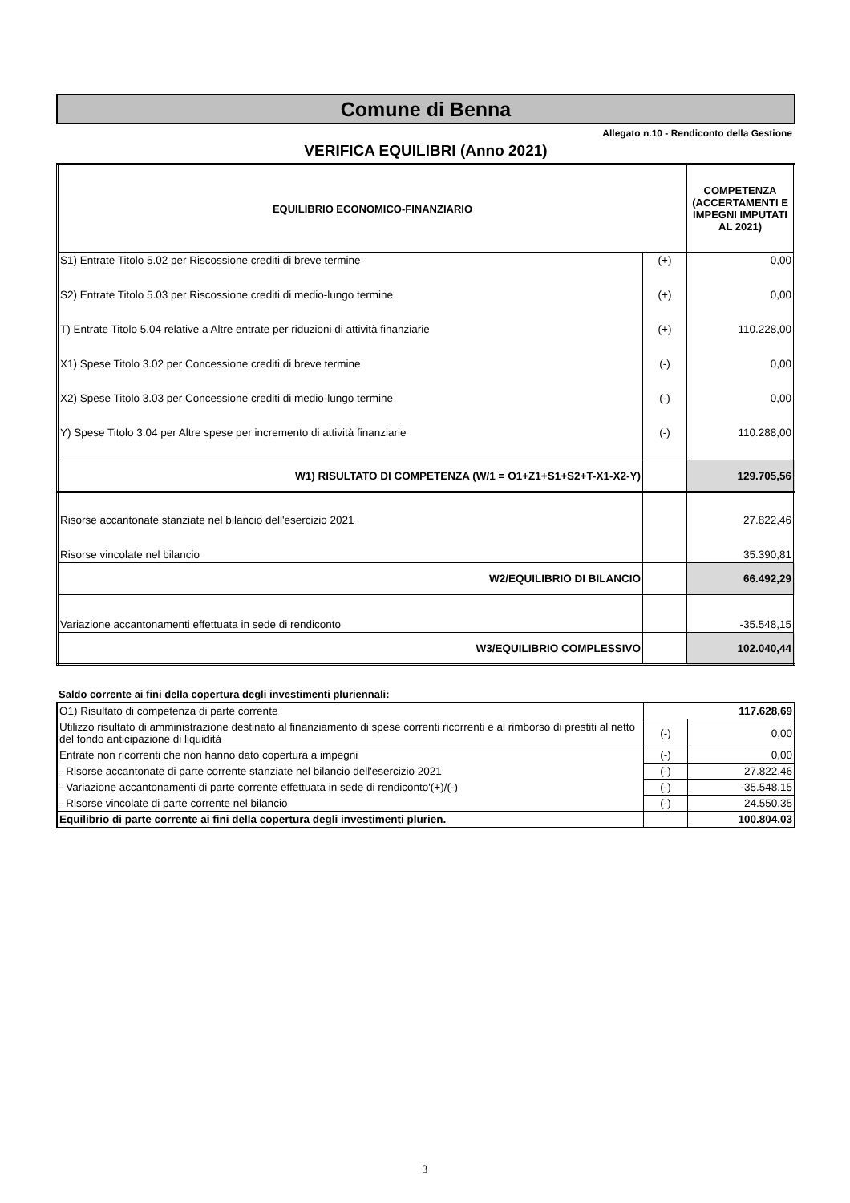Comune di Benna
Allegato n.10 - Rendiconto della Gestione
VERIFICA EQUILIBRI (Anno 2021)
| EQUILIBRIO ECONOMICO-FINANZIARIO | | COMPETENZA (ACCERTAMENTI E IMPEGNI IMPUTATI AL 2021) |
| --- | --- | --- |
| S1) Entrate Titolo 5.02 per Riscossione crediti di breve termine | (+) | 0,00 |
| S2) Entrate Titolo 5.03 per Riscossione crediti di medio-lungo termine | (+) | 0,00 |
| T) Entrate Titolo 5.04 relative a Altre entrate per riduzioni di attività finanziarie | (+) | 110.228,00 |
| X1) Spese Titolo 3.02 per Concessione crediti di breve termine | (-) | 0,00 |
| X2) Spese Titolo 3.03 per Concessione crediti di medio-lungo termine | (-) | 0,00 |
| Y) Spese Titolo 3.04 per Altre spese per incremento di attività finanziarie | (-) | 110.288,00 |
| W1) RISULTATO DI COMPETENZA (W/1 = O1+Z1+S1+S2+T-X1-X2-Y) | | 129.705,56 |
| Risorse accantonate stanziate nel bilancio dell'esercizio 2021 | | 27.822,46 |
| Risorse vincolate nel bilancio | | 35.390,81 |
| W2/EQUILIBRIO DI BILANCIO | | 66.492,29 |
| Variazione accantonamenti effettuata in sede di rendiconto | | -35.548,15 |
| W3/EQUILIBRIO COMPLESSIVO | | 102.040,44 |
Saldo corrente ai fini della copertura degli investimenti pluriennali:
| O1) Risultato di competenza di parte corrente | 117.628,69 | |
| Utilizzo risultato di amministrazione destinato al finanziamento di spese correnti ricorrenti e al rimborso di prestiti al netto del fondo anticipazione di liquidità | (-) | 0,00 |
| Entrate non ricorrenti che non hanno dato copertura a impegni | (-) | 0,00 |
| - Risorse accantonate di parte corrente stanziate nel bilancio dell'esercizio 2021 | (-) | 27.822,46 |
| - Variazione accantonamenti di parte corrente effettuata in sede di rendiconto'(+)/(-) | (-) | -35.548,15 |
| - Risorse vincolate di parte corrente nel bilancio | (-) | 24.550,35 |
| Equilibrio di parte corrente ai fini della copertura degli investimenti plurien. | | 100.804,03 |
3